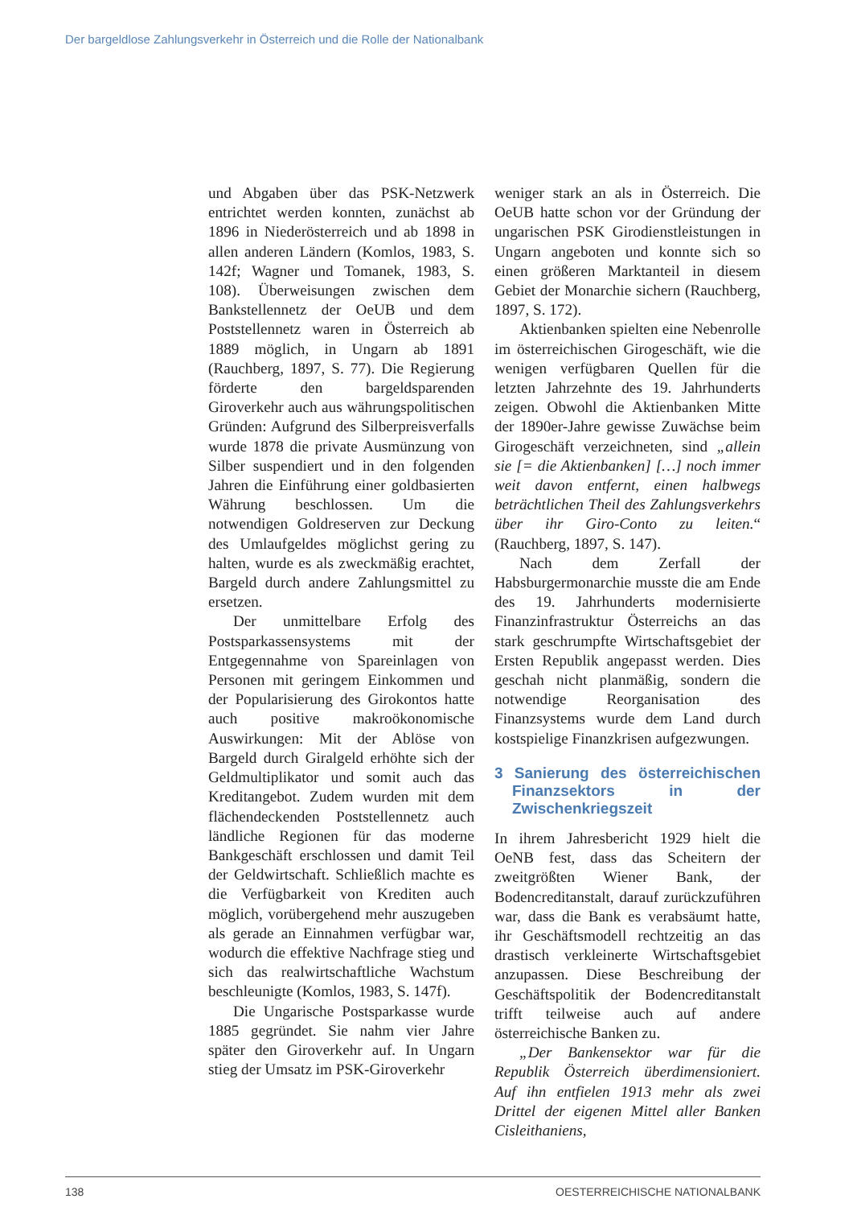Der bargeldlose Zahlungsverkehr in Österreich und die Rolle der Nationalbank
und Abgaben über das PSK-Netzwerk entrichtet werden konnten, zunächst ab 1896 in Niederösterreich und ab 1898 in allen anderen Ländern (Komlos, 1983, S. 142f; Wagner und Tomanek, 1983, S. 108). Überweisungen zwischen dem Bankstellennetz der OeUB und dem Poststellennetz waren in Österreich ab 1889 möglich, in Ungarn ab 1891 (Rauchberg, 1897, S. 77). Die Regierung förderte den bargeldsparenden Giroverkehr auch aus währungspolitischen Gründen: Aufgrund des Silberpreisverfalls wurde 1878 die private Ausmünzung von Silber suspendiert und in den folgenden Jahren die Einführung einer goldbasierten Währung beschlossen. Um die notwendigen Goldreserven zur Deckung des Umlaufgeldes möglichst gering zu halten, wurde es als zweckmäßig erachtet, Bargeld durch andere Zahlungsmittel zu ersetzen.
Der unmittelbare Erfolg des Postsparkassensystems mit der Entgegennahme von Spareinlagen von Personen mit geringem Einkommen und der Popularisierung des Girokontos hatte auch positive makroökonomische Auswirkungen: Mit der Ablöse von Bargeld durch Giralgeld erhöhte sich der Geldmultiplikator und somit auch das Kreditangebot. Zudem wurden mit dem flächendeckenden Poststellennetz auch ländliche Regionen für das moderne Bankgeschäft erschlossen und damit Teil der Geldwirtschaft. Schließlich machte es die Verfügbarkeit von Krediten auch möglich, vorübergehend mehr auszugeben als gerade an Einnahmen verfügbar war, wodurch die effektive Nachfrage stieg und sich das realwirtschaftliche Wachstum beschleunigte (Komlos, 1983, S. 147f).
Die Ungarische Postsparkasse wurde 1885 gegründet. Sie nahm vier Jahre später den Giroverkehr auf. In Ungarn stieg der Umsatz im PSK-Giroverkehr
weniger stark an als in Österreich. Die OeUB hatte schon vor der Gründung der ungarischen PSK Girodienstleistungen in Ungarn angeboten und konnte sich so einen größeren Marktanteil in diesem Gebiet der Monarchie sichern (Rauchberg, 1897, S. 172).
Aktienbanken spielten eine Nebenrolle im österreichischen Girogeschäft, wie die wenigen verfügbaren Quellen für die letzten Jahrzehnte des 19. Jahrhunderts zeigen. Obwohl die Aktienbanken Mitte der 1890er-Jahre gewisse Zuwächse beim Girogeschäft verzeichneten, sind „allein sie [= die Aktienbanken] […] noch immer weit davon entfernt, einen halbwegs beträchtlichen Theil des Zahlungsverkehrs über ihr Giro-Conto zu leiten.“ (Rauchberg, 1897, S. 147).
Nach dem Zerfall der Habsburgermonarchie musste die am Ende des 19. Jahrhunderts modernisierte Finanzinfrastruktur Österreichs an das stark geschrumpfte Wirtschaftsgebiet der Ersten Republik angepasst werden. Dies geschah nicht planmäßig, sondern die notwendige Reorganisation des Finanzsystems wurde dem Land durch kostspielige Finanzkrisen aufgezwungen.
3 Sanierung des österreichischen Finanzsektors in der Zwischenkriegszeit
In ihrem Jahresbericht 1929 hielt die OeNB fest, dass das Scheitern der zweitgrößten Wiener Bank, der Bodencreditanstalt, darauf zurückzuführen war, dass die Bank es verabsäumt hatte, ihr Geschäftsmodell rechtzeitig an das drastisch verkleinerte Wirtschaftsgebiet anzupassen. Diese Beschreibung der Geschäftspolitik der Bodencreditanstalt trifft teilweise auch auf andere österreichische Banken zu.
„Der Bankensektor war für die Republik Österreich überdimensioniert. Auf ihn entfielen 1913 mehr als zwei Drittel der eigenen Mittel aller Banken Cisleithaniens,
138 OESTERREICHISCHE NATIONALBANK